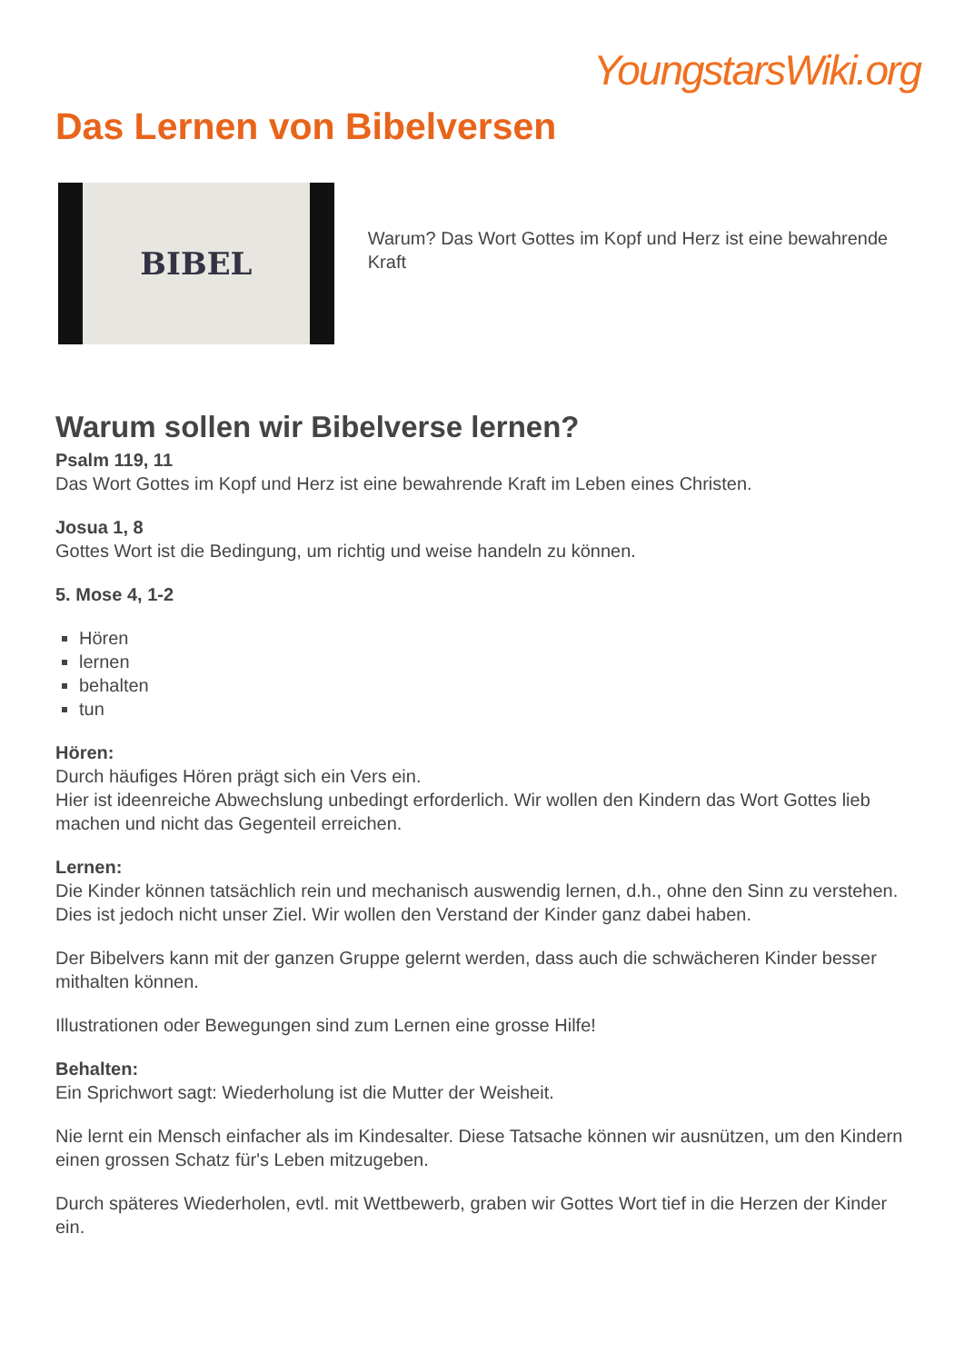YoungstarsWiki.org
Das Lernen von Bibelversen
BIBEL
Warum? Das Wort Gottes im Kopf und Herz ist eine bewahrende Kraft
Warum sollen wir Bibelverse lernen?
Psalm 119, 11
Das Wort Gottes im Kopf und Herz ist eine bewahrende Kraft im Leben eines Christen.
Josua 1, 8
Gottes Wort ist die Bedingung, um richtig und weise handeln zu können.
5. Mose 4, 1-2
Hören
lernen
behalten
tun
Hören:
Durch häufiges Hören prägt sich ein Vers ein.
Hier ist ideenreiche Abwechslung unbedingt erforderlich. Wir wollen den Kindern das Wort Gottes lieb machen und nicht das Gegenteil erreichen.
Lernen:
Die Kinder können tatsächlich rein und mechanisch auswendig lernen, d.h., ohne den Sinn zu verstehen. Dies ist jedoch nicht unser Ziel. Wir wollen den Verstand der Kinder ganz dabei haben.
Der Bibelvers kann mit der ganzen Gruppe gelernt werden, dass auch die schwächeren Kinder besser mithalten können.
Illustrationen oder Bewegungen sind zum Lernen eine grosse Hilfe!
Behalten:
Ein Sprichwort sagt: Wiederholung ist die Mutter der Weisheit.
Nie lernt ein Mensch einfacher als im Kindesalter. Diese Tatsache können wir ausnützen, um den Kindern einen grossen Schatz für's Leben mitzugeben.
Durch späteres Wiederholen, evtl. mit Wettbewerb, graben wir Gottes Wort tief in die Herzen der Kinder ein.